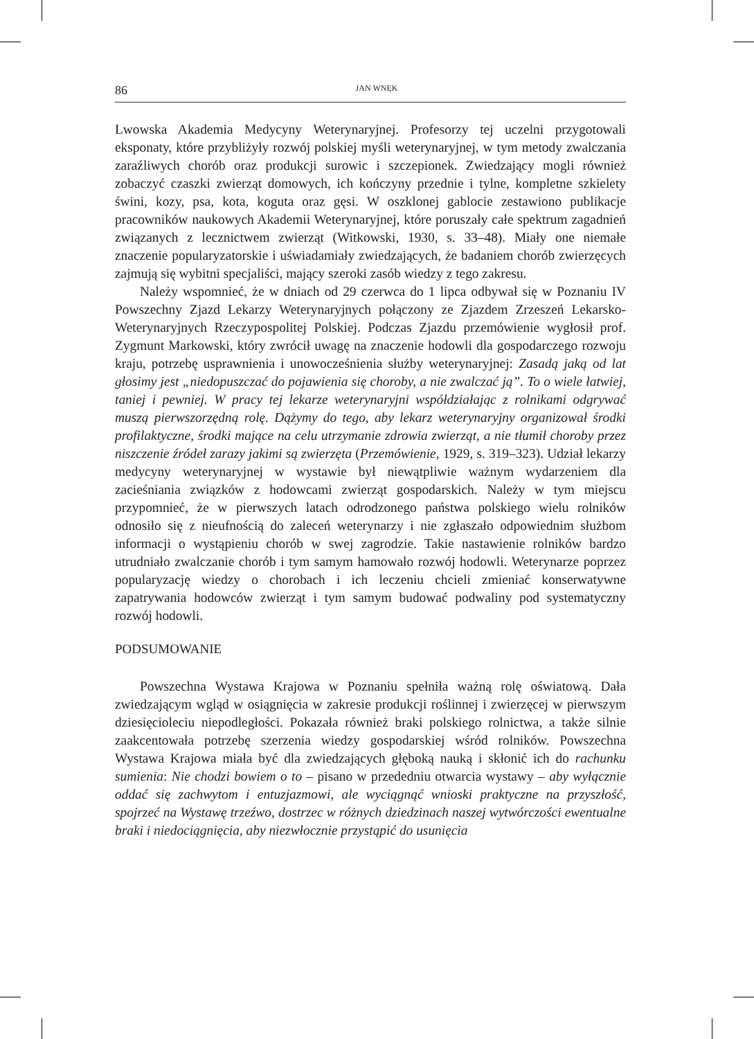86 JAN WNĘK
Lwowska Akademia Medycyny Weterynaryjnej. Profesorzy tej uczelni przygotowali eksponaty, które przybliżyły rozwój polskiej myśli weterynaryjnej, w tym metody zwalczania zaraźliwych chorób oraz produkcji surowic i szczepionek. Zwiedzający mogli również zobaczyć czaszki zwierząt domowych, ich kończyny przednie i tylne, kompletne szkielety świni, kozy, psa, kota, koguta oraz gęsi. W oszklonej gablocie zestawiono publikacje pracowników naukowych Akademii Weterynaryjnej, które poruszały całe spektrum zagadnień związanych z lecznictwem zwierząt (Witkowski, 1930, s. 33–48). Miały one niemałe znaczenie popularyzatorskie i uświadamiały zwiedzających, że badaniem chorób zwierzęcych zajmują się wybitni specjaliści, mający szeroki zasób wiedzy z tego zakresu.
Należy wspomnieć, że w dniach od 29 czerwca do 1 lipca odbywał się w Poznaniu IV Powszechny Zjazd Lekarzy Weterynaryjnych połączony ze Zjazdem Zrzeszeń Lekarsko-Weterynaryjnych Rzeczypospolitej Polskiej. Podczas Zjazdu przemówienie wygłosił prof. Zygmunt Markowski, który zwrócił uwagę na znaczenie hodowli dla gospodarczego rozwoju kraju, potrzebę usprawnienia i unowocześnienia służby weterynaryjnej: Zasadą jaką od lat głosimy jest „niedopuszczać do pojawienia się choroby, a nie zwalczać ją”. To o wiele łatwiej, taniej i pewniej. W pracy tej lekarze weterynaryjni współdziałając z rolnikami odgrywać muszą pierwszorzędną rolę. Dążymy do tego, aby lekarz weterynaryjny organizował środki profilaktyczne, środki mające na celu utrzymanie zdrowia zwierząt, a nie tłumił choroby przez niszczenie źródeł zarazy jakimi są zwierzęta (Przemówienie, 1929, s. 319–323). Udział lekarzy medycyny weterynaryjnej w wystawie był niewątpliwie ważnym wydarzeniem dla zacieśniania związków z hodowcami zwierząt gospodarskich. Należy w tym miejscu przypomnieć, że w pierwszych latach odrodzonego państwa polskiego wielu rolników odnosiło się z nieufnością do zaleceń weterynarzy i nie zgłaszało odpowiednim służbom informacji o wystąpieniu chorób w swej zagrodzie. Takie nastawienie rolników bardzo utrudniało zwalczanie chorób i tym samym hamowało rozwój hodowli. Weterynarze poprzez popularyzację wiedzy o chorobach i ich leczeniu chcieli zmieniać konserwatywne zapatrywania hodowców zwierząt i tym samym budować podwaliny pod systematyczny rozwój hodowli.
PODSUMOWANIE
Powszechna Wystawa Krajowa w Poznaniu spełniła ważną rolę oświatową. Dała zwiedzającym wgląd w osiągnięcia w zakresie produkcji roślinnej i zwierzęcej w pierwszym dziesięcioleciu niepodległości. Pokazała również braki polskiego rolnictwa, a także silnie zaakcentowała potrzebę szerzenia wiedzy gospodarskiej wśród rolników. Powszechna Wystawa Krajowa miała być dla zwiedzających głęboką nauką i skłonić ich do rachunku sumienia: Nie chodzi bowiem o to – pisano w przededniu otwarcia wystawy – aby wyłącznie oddać się zachwytom i entuzjazmowi, ale wyciągnąć wnioski praktyczne na przyszłość, spojrzeć na Wystawę trzeźwo, dostrzec w różnych dziedzinach naszej wytwórczości ewentualne braki i niedociągnięcia, aby niezwłocznie przystąpić do usunięcia